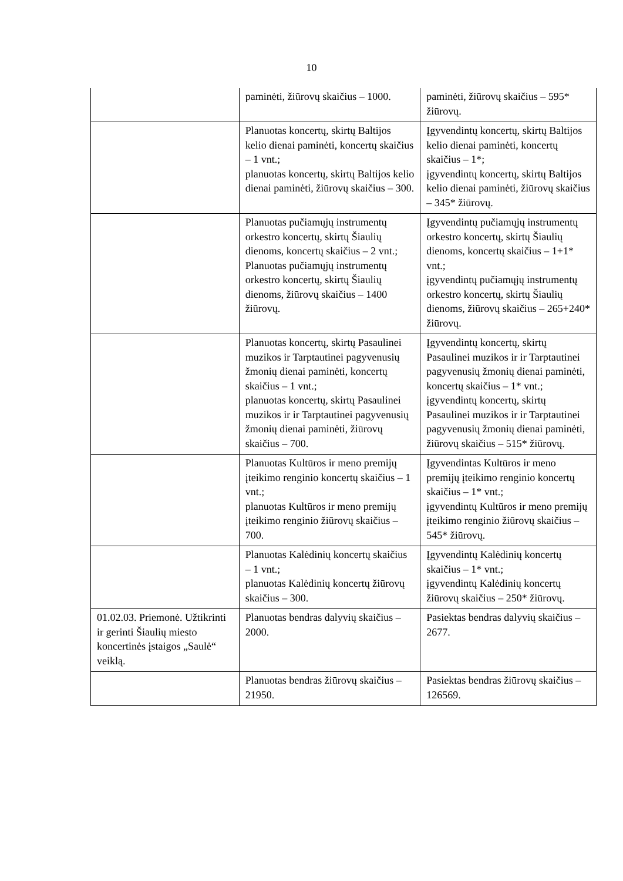10
| | paminėti, žiūrovų skaičius – 1000. | paminėti, žiūrovų skaičius – 595* žiūrovų. |
| | Planuotas koncertų, skirtų Baltijos kelio dienai paminėti, koncertų skaičius – 1 vnt.; planuotas koncertų, skirtų Baltijos kelio dienai paminėti, žiūrovų skaičius – 300. | Įgyvendintų koncertų, skirtų Baltijos kelio dienai paminėti, koncertų skaičius – 1*; įgyvendintų koncertų, skirtų Baltijos kelio dienai paminėti, žiūrovų skaičius – 345* žiūrovų. |
| | Planuotas pučiamųjų instrumentų orkestro koncertų, skirtų Šiaulių dienoms, koncertų skaičius – 2 vnt.; Planuotas pučiamųjų instrumentų orkestro koncertų, skirtų Šiaulių dienoms, žiūrovų skaičius – 1400 žiūrovų. | Įgyvendintų pučiamųjų instrumentų orkestro koncertų, skirtų Šiaulių dienoms, koncertų skaičius – 1+1* vnt.; įgyvendintų pučiamųjų instrumentų orkestro koncertų, skirtų Šiaulių dienoms, žiūrovų skaičius – 265+240* žiūrovų. |
| | Planuotas koncertų, skirtų Pasaulinei muzikos ir Tarptautinei pagyvenusių žmonių dienai paminėti, koncertų skaičius – 1 vnt.; planuotas koncertų, skirtų Pasaulinei muzikos ir ir Tarptautinei pagyvenusių žmonių dienai paminėti, žiūrovų skaičius – 700. | Įgyvendintų koncertų, skirtų Pasaulinei muzikos ir ir Tarptautinei pagyvenusių žmonių dienai paminėti, koncertų skaičius – 1* vnt.; įgyvendintų koncertų, skirtų Pasaulinei muzikos ir ir Tarptautinei pagyvenusių žmonių dienai paminėti, žiūrovų skaičius – 515* žiūrovų. |
| | Planuotas Kultūros ir meno premijų įteikimo renginio koncertų skaičius – 1 vnt.; planuotas Kultūros ir meno premijų įteikimo renginio žiūrovų skaičius – 700. | Įgyvendintas Kultūros ir meno premijų įteikimo renginio koncertų skaičius – 1* vnt.; įgyvendintų Kultūros ir meno premijų įteikimo renginio žiūrovų skaičius – 545* žiūrovų. |
| | Planuotas Kalėdinių koncertų skaičius – 1 vnt.; planuotas Kalėdinių koncertų žiūrovų skaičius – 300. | Įgyvendintų Kalėdinių koncertų skaičius – 1* vnt.; įgyvendintų Kalėdinių koncertų žiūrovų skaičius – 250* žiūrovų. |
| 01.02.03. Priemonė. Užtikrinti ir gerinti Šiaulių miesto koncertinės įstaigos „Saulė“ veiklą. | Planuotas bendras dalyvių skaičius – 2000. | Pasiektas bendras dalyvių skaičius – 2677. |
| | Planuotas bendras žiūrovų skaičius – 21950. | Pasiektas bendras žiūrovų skaičius – 126569. |